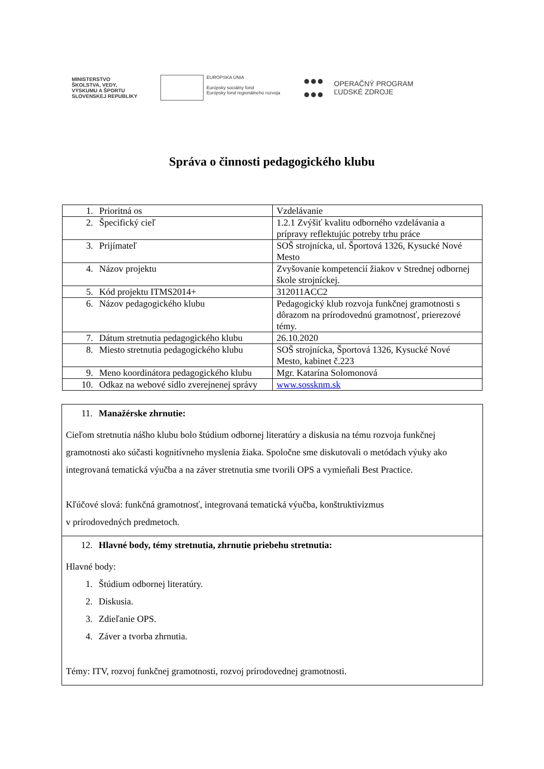MINISTERSTVO
ŠKOLSTVA, VEDY,
VÝSKUMU A ŠPORTU
SLOVENSKEJ REPUBLIKY
EURÓPSKA ÚNIA
Európsky sociálny fond
Európsky fond regionálneho rozvoja
●●●
●●●
OPERAČNÝ PROGRAM
ĽUDSKÉ ZDROJE
Správa o činnosti pedagogického klubu
| 1. Prioritná os | Vzdelávanie |
| 2. Špecifický cieľ | 1.2.1 Zvýšiť kvalitu odborného vzdelávania a prípravy reflektujúc potreby trhu práce |
| 3. Prijímateľ | SOŠ strojnícka, ul. Športová 1326, Kysucké Nové Mesto |
| 4. Názov projektu | Zvyšovanie kompetencií žiakov v Strednej odbornej škole strojníckej. |
| 5. Kód projektu ITMS2014+ | 312011ACC2 |
| 6. Názov pedagogického klubu | Pedagogický klub rozvoja funkčnej gramotnosti s dôrazom na prírodovednú gramotnosť, prierezové témy. |
| 7. Dátum stretnutia pedagogického klubu | 26.10.2020 |
| 8. Miesto stretnutia pedagogického klubu | SOŠ strojnícka, Športová 1326, Kysucké Nové Mesto, kabinet č.223 |
| 9. Meno koordinátora pedagogického klubu | Mgr. Katarína Solomonová |
| 10. Odkaz na webové sídlo zverejnenej správy | www.sossknm.sk |
11. Manažérske zhrnutie:
Cieľom stretnutia nášho klubu bolo štúdium odbornej literatúry a diskusia na tému rozvoja funkčnej gramotnosti ako súčasti kognitívneho myslenia žiaka. Spoločne sme diskutovali o metódach výuky ako integrovaná tematická výučba a na záver stretnutia sme tvorili OPS a vymieňali Best Practice.
Kľúčové slová: funkčná gramotnosť, integrovaná tematická výučba, konštruktivizmus
v prírodovedných predmetoch.
12. Hlavné body, témy stretnutia, zhrnutie priebehu stretnutia:
Hlavné body:
1. Štúdium odbornej literatúry.
2. Diskusia.
3. Zdieľanie OPS.
4. Záver a tvorba zhrnutia.
Témy: ITV, rozvoj funkčnej gramotnosti, rozvoj prírodovednej gramotnosti.